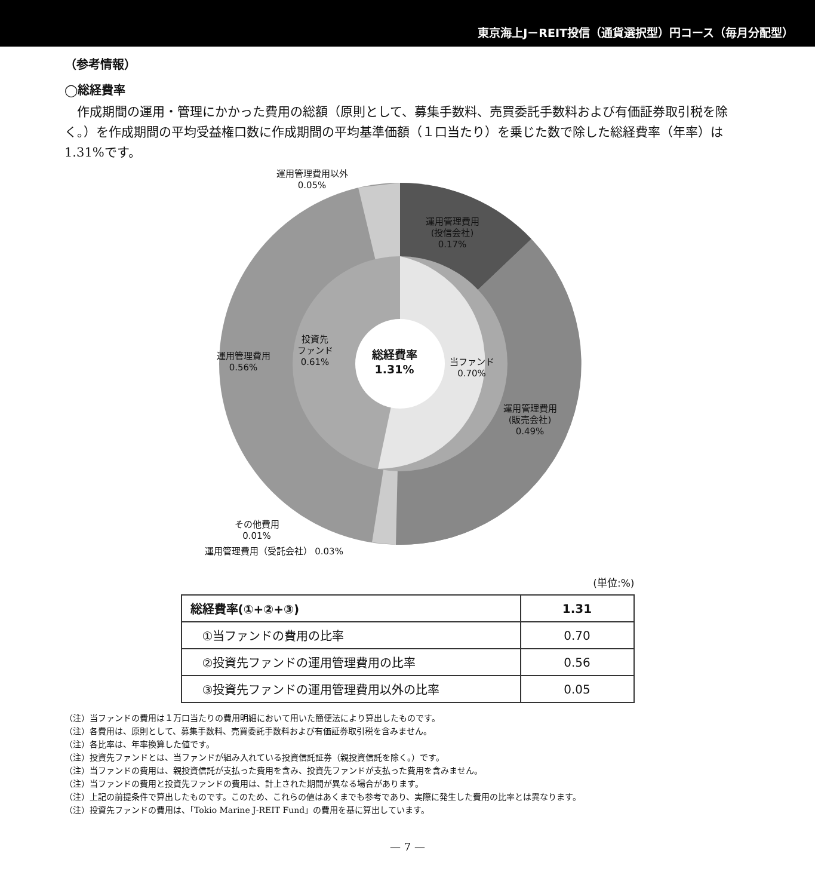東京海上J－REIT投信（通貨選択型）円コース（毎月分配型）
（参考情報）
◯総経費率
作成期間の運用・管理にかかった費用の総額（原則として、募集手数料、売買委託手数料および有価証券取引税を除く。）を作成期間の平均受益権口数に作成期間の平均基準価額（１口当たり）を乗じた数で除した総経費率（年率）は1.31%です。
運用管理費用以外
0.05%
運用管理費用
(投信会社)
0.17%
運用管理費用
0.56%
投資先
ファンド
0.61%
総経費率
1.31%
当ファンド
0.70%
運用管理費用
(販売会社)
0.49%
その他費用
0.01%
運用管理費用（受託会社） 0.03%
(単位:%)
| 総経費率(①+②+③) | 1.31 |
| ①当ファンドの費用の比率 | 0.70 |
| ②投資先ファンドの運用管理費用の比率 | 0.56 |
| ③投資先ファンドの運用管理費用以外の比率 | 0.05 |
（注）当ファンドの費用は１万口当たりの費用明細において用いた簡便法により算出したものです。
（注）各費用は、原則として、募集手数料、売買委託手数料および有価証券取引税を含みません。
（注）各比率は、年率換算した値です。
（注）投資先ファンドとは、当ファンドが組み入れている投資信託証券（親投資信託を除く。）です。
（注）当ファンドの費用は、親投資信託が支払った費用を含み、投資先ファンドが支払った費用を含みません。
（注）当ファンドの費用と投資先ファンドの費用は、計上された期間が異なる場合があります。
（注）上記の前提条件で算出したものです。このため、これらの値はあくまでも参考であり、実際に発生した費用の比率とは異なります。
（注）投資先ファンドの費用は、「Tokio Marine J-REIT Fund」の費用を基に算出しています。
— 7 —